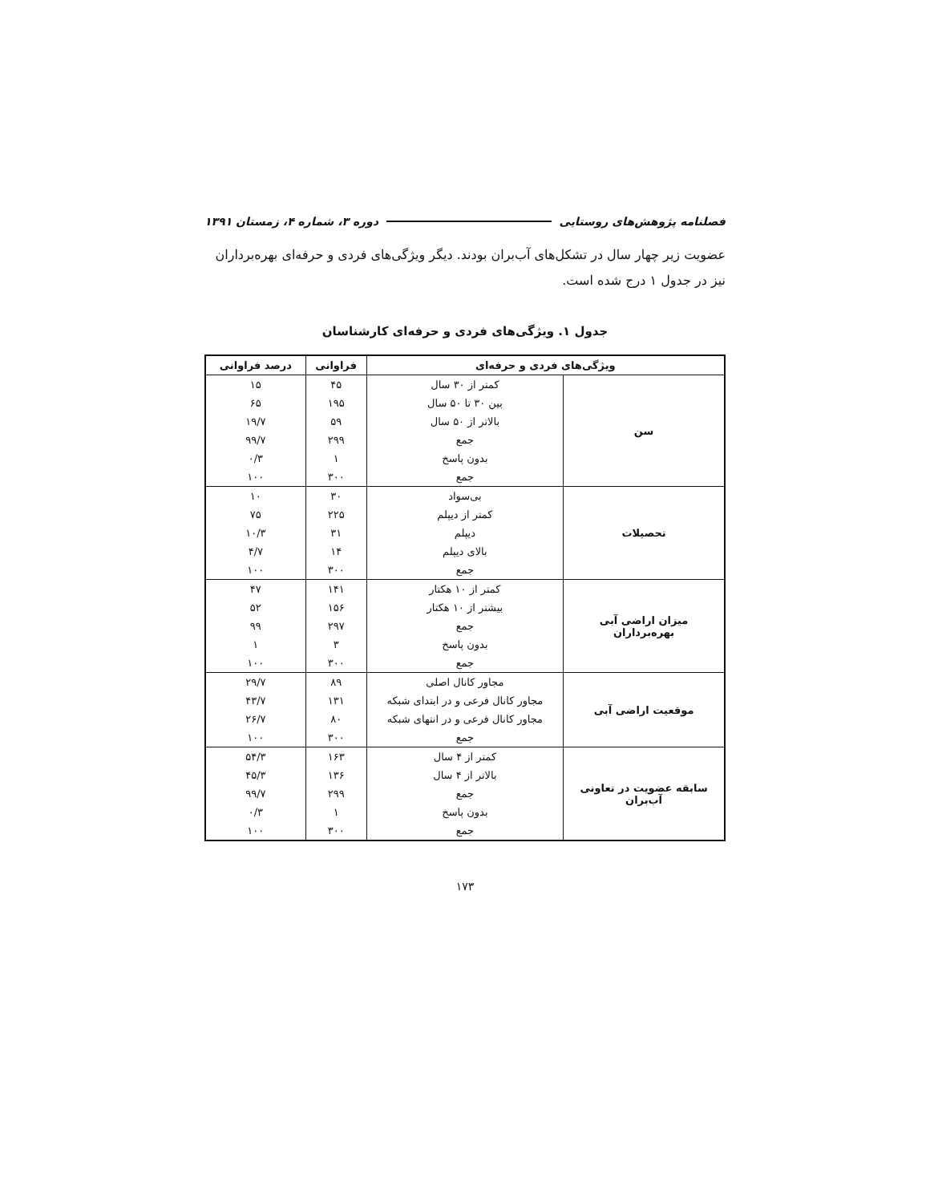فصلنامه پژوهش‌های روستایی دوره ۳، شماره ۴، زمستان ۱۳۹۱
عضویت زیر چهار سال در تشکل‌های آب‌بران بودند. دیگر ویژگی‌های فردی و حرفه‌ای بهره‌برداران نیز در جدول ۱ درج شده است.
جدول ۱. ویژگی‌های فردی و حرفه‌ای کارشناسان
| ویژگی‌های فردی و حرفه‌ای | | فراوانی | درصد فراوانی |
| --- | --- | --- | --- |
| سن | کمتر از ۳۰ سال | ۴۵ | ۱۵ |
| | بین ۳۰ تا ۵۰ سال | ۱۹۵ | ۶۵ |
| | بالاتر از ۵۰ سال | ۵۹ | ۱۹/۷ |
| | جمع | ۲۹۹ | ۹۹/۷ |
| | بدون پاسخ | ۱ | ۰/۳ |
| | جمع | ۳۰۰ | ۱۰۰ |
| تحصیلات | بی‌سواد | ۳۰ | ۱۰ |
| | کمتر از دیپلم | ۲۲۵ | ۷۵ |
| | دیپلم | ۳۱ | ۱۰/۳ |
| | بالای دیپلم | ۱۴ | ۴/۷ |
| | جمع | ۳۰۰ | ۱۰۰ |
| میزان اراضی آبی بهره‌برداران | کمتر از ۱۰ هکتار | ۱۴۱ | ۴۷ |
| | بیشتر از ۱۰ هکتار | ۱۵۶ | ۵۲ |
| | جمع | ۲۹۷ | ۹۹ |
| | بدون پاسخ | ۳ | ۱ |
| | جمع | ۳۰۰ | ۱۰۰ |
| موقعیت اراضی آبی | مجاور کانال اصلی | ۸۹ | ۲۹/۷ |
| | مجاور کانال فرعی و در ابتدای شبکه | ۱۳۱ | ۴۳/۷ |
| | مجاور کانال فرعی و در انتهای شبکه | ۸۰ | ۲۶/۷ |
| | جمع | ۳۰۰ | ۱۰۰ |
| سابقه عضویت در تعاونی آب‌بران | کمتر از ۴ سال | ۱۶۳ | ۵۴/۳ |
| | بالاتر از ۴ سال | ۱۳۶ | ۴۵/۳ |
| | جمع | ۲۹۹ | ۹۹/۷ |
| | بدون پاسخ | ۱ | ۰/۳ |
| | جمع | ۳۰۰ | ۱۰۰ |
۱۷۳